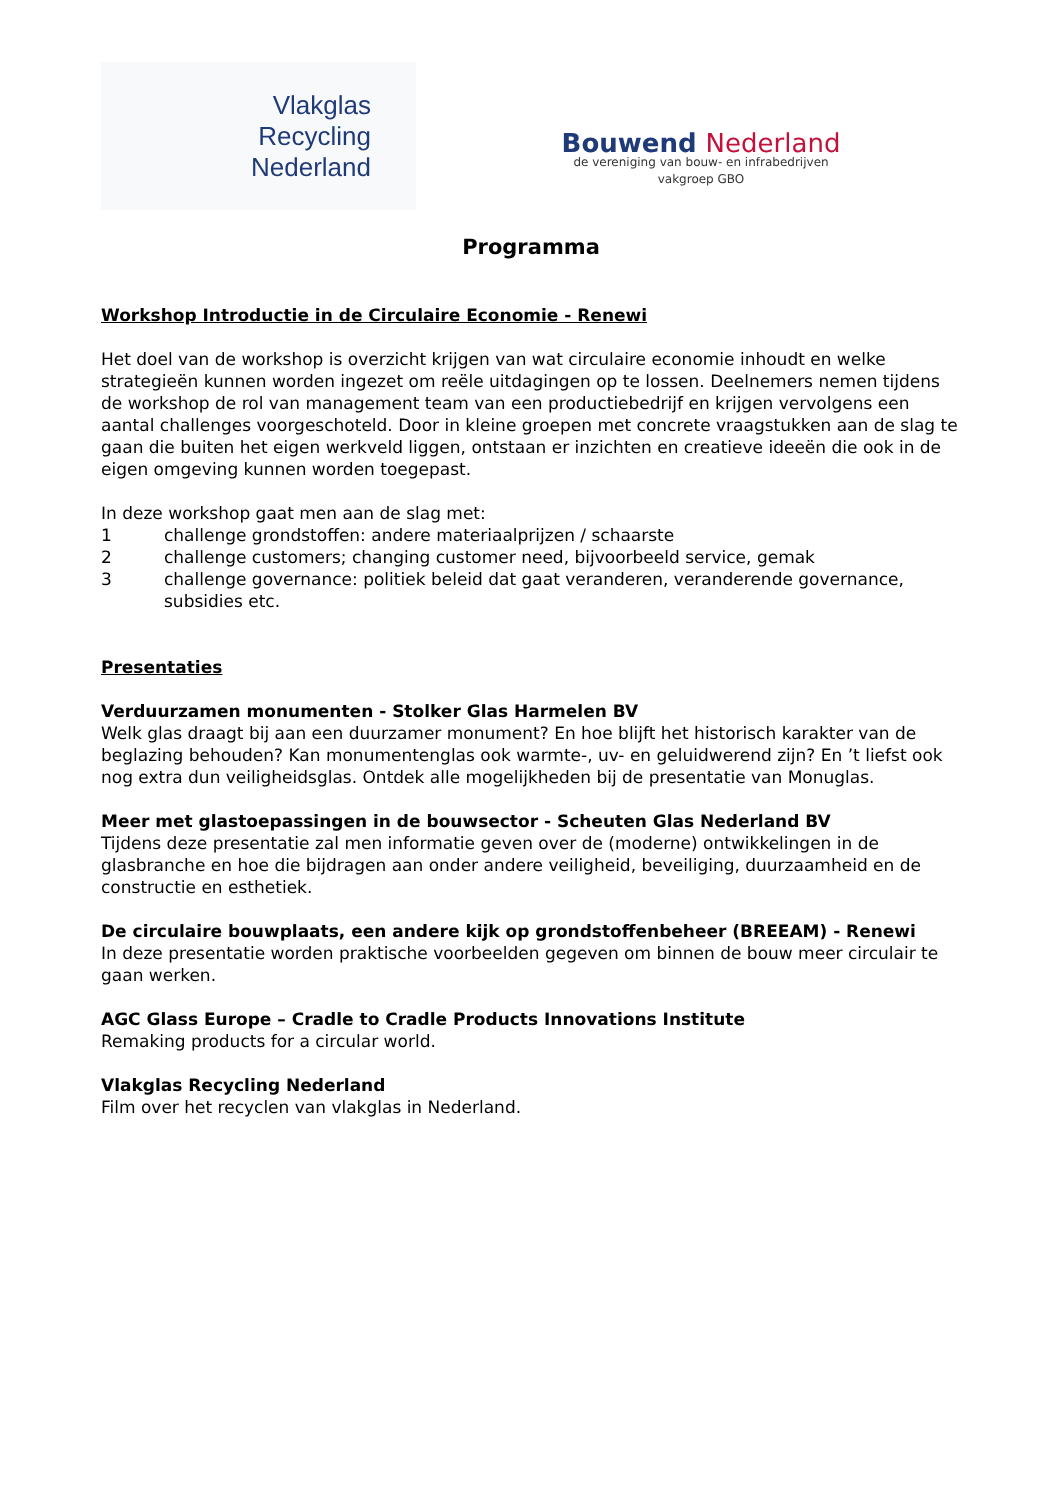Vlakglas
Recycling
Nederland
Bouwend Nederland
de vereniging van bouw- en infrabedrijven
vakgroep GBO
Programma
Workshop Introductie in de Circulaire Economie - Renewi
Het doel van de workshop is overzicht krijgen van wat circulaire economie inhoudt en welke strategieën kunnen worden ingezet om reële uitdagingen op te lossen. Deelnemers nemen tijdens de workshop de rol van management team van een productiebedrijf en krijgen vervolgens een aantal challenges voorgeschoteld. Door in kleine groepen met concrete vraagstukken aan de slag te gaan die buiten het eigen werkveld liggen, ontstaan er inzichten en creatieve ideeën die ook in de eigen omgeving kunnen worden toegepast.
In deze workshop gaat men aan de slag met:
1 challenge grondstoffen: andere materiaalprijzen / schaarste
2 challenge customers; changing customer need, bijvoorbeeld service, gemak
3 challenge governance: politiek beleid dat gaat veranderen, veranderende governance, subsidies etc.
Presentaties
Verduurzamen monumenten - Stolker Glas Harmelen BV
Welk glas draagt bij aan een duurzamer monument? En hoe blijft het historisch karakter van de beglazing behouden? Kan monumentenglas ook warmte-, uv- en geluidwerend zijn? En ’t liefst ook nog extra dun veiligheidsglas. Ontdek alle mogelijkheden bij de presentatie van Monuglas.
Meer met glastoepassingen in de bouwsector - Scheuten Glas Nederland BV
Tijdens deze presentatie zal men informatie geven over de (moderne) ontwikkelingen in de glasbranche en hoe die bijdragen aan onder andere veiligheid, beveiliging, duurzaamheid en de constructie en esthetiek.
De circulaire bouwplaats, een andere kijk op grondstoffenbeheer (BREEAM) - Renewi
In deze presentatie worden praktische voorbeelden gegeven om binnen de bouw meer circulair te gaan werken.
AGC Glass Europe – Cradle to Cradle Products Innovations Institute
Remaking products for a circular world.
Vlakglas Recycling Nederland
Film over het recyclen van vlakglas in Nederland.